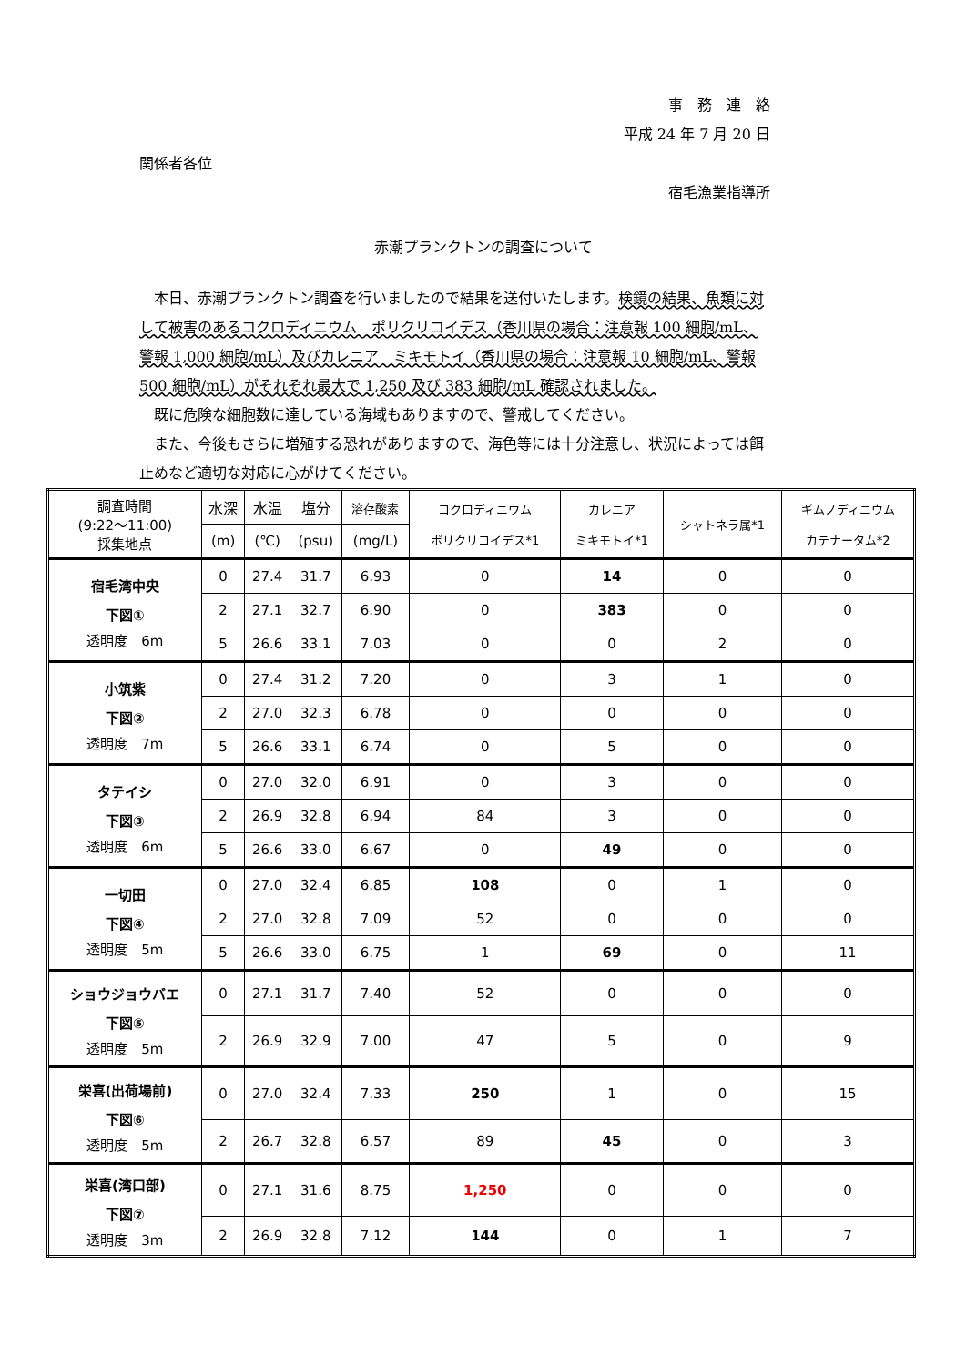事　務　連　絡
平成 24 年 7 月 20 日
関係者各位
宿毛漁業指導所
赤潮プランクトンの調査について
本日、赤潮プランクトン調査を行いましたので結果を送付いたします。検鏡の結果、魚類に対して被害のあるコクロディニウム　ポリクリコイデス（香川県の場合：注意報 100 細胞/mL、警報 1,000 細胞/mL）及びカレニア　ミキモトイ（香川県の場合：注意報 10 細胞/mL、警報 500 細胞/mL）がそれぞれ最大で 1,250 及び 383 細胞/mL 確認されました。
既に危険な細胞数に達している海域もありますので、警戒してください。
また、今後もさらに増殖する恐れがありますので、海色等には十分注意し、状況によっては餌止めなど適切な対応に心がけてください。
| 調査時間 (9:22～11:00) 採集地点 | 水深 | 水温 | 塩分 | 溶存酸素 | コクロディニウム ポリクリコイデス*1 | カレニア ミキモトイ*1 | シャトネラ属*1 | ギムノディニウム カテナータム*2 |
| --- | --- | --- | --- | --- | --- | --- | --- | --- |
| | (m) | (℃) | (psu) | (mg/L) | | | | |
| 宿毛湾中央 下図① 透明度 6m | 0 | 27.4 | 31.7 | 6.93 | 0 | 14 | 0 | 0 |
| | 2 | 27.1 | 32.7 | 6.90 | 0 | 383 | 0 | 0 |
| | 5 | 26.6 | 33.1 | 7.03 | 0 | 0 | 2 | 0 |
| 小筑紫 下図② 透明度 7m | 0 | 27.4 | 31.2 | 7.20 | 0 | 3 | 1 | 0 |
| | 2 | 27.0 | 32.3 | 6.78 | 0 | 0 | 0 | 0 |
| | 5 | 26.6 | 33.1 | 6.74 | 0 | 5 | 0 | 0 |
| タテイシ 下図③ 透明度 6m | 0 | 27.0 | 32.0 | 6.91 | 0 | 3 | 0 | 0 |
| | 2 | 26.9 | 32.8 | 6.94 | 84 | 3 | 0 | 0 |
| | 5 | 26.6 | 33.0 | 6.67 | 0 | 49 | 0 | 0 |
| 一切田 下図④ 透明度 5m | 0 | 27.0 | 32.4 | 6.85 | 108 | 0 | 1 | 0 |
| | 2 | 27.0 | 32.8 | 7.09 | 52 | 0 | 0 | 0 |
| | 5 | 26.6 | 33.0 | 6.75 | 1 | 69 | 0 | 11 |
| ショウジョウバエ 下図⑤ 透明度 5m | 0 | 27.1 | 31.7 | 7.40 | 52 | 0 | 0 | 0 |
| | 2 | 26.9 | 32.9 | 7.00 | 47 | 5 | 0 | 9 |
| 栄喜(出荷場前) 下図⑥ 透明度 5m | 0 | 27.0 | 32.4 | 7.33 | 250 | 1 | 0 | 15 |
| | 2 | 26.7 | 32.8 | 6.57 | 89 | 45 | 0 | 3 |
| 栄喜(湾口部) 下図⑦ 透明度 3m | 0 | 27.1 | 31.6 | 8.75 | 1,250 | 0 | 0 | 0 |
| | 2 | 26.9 | 32.8 | 7.12 | 144 | 0 | 1 | 7 |